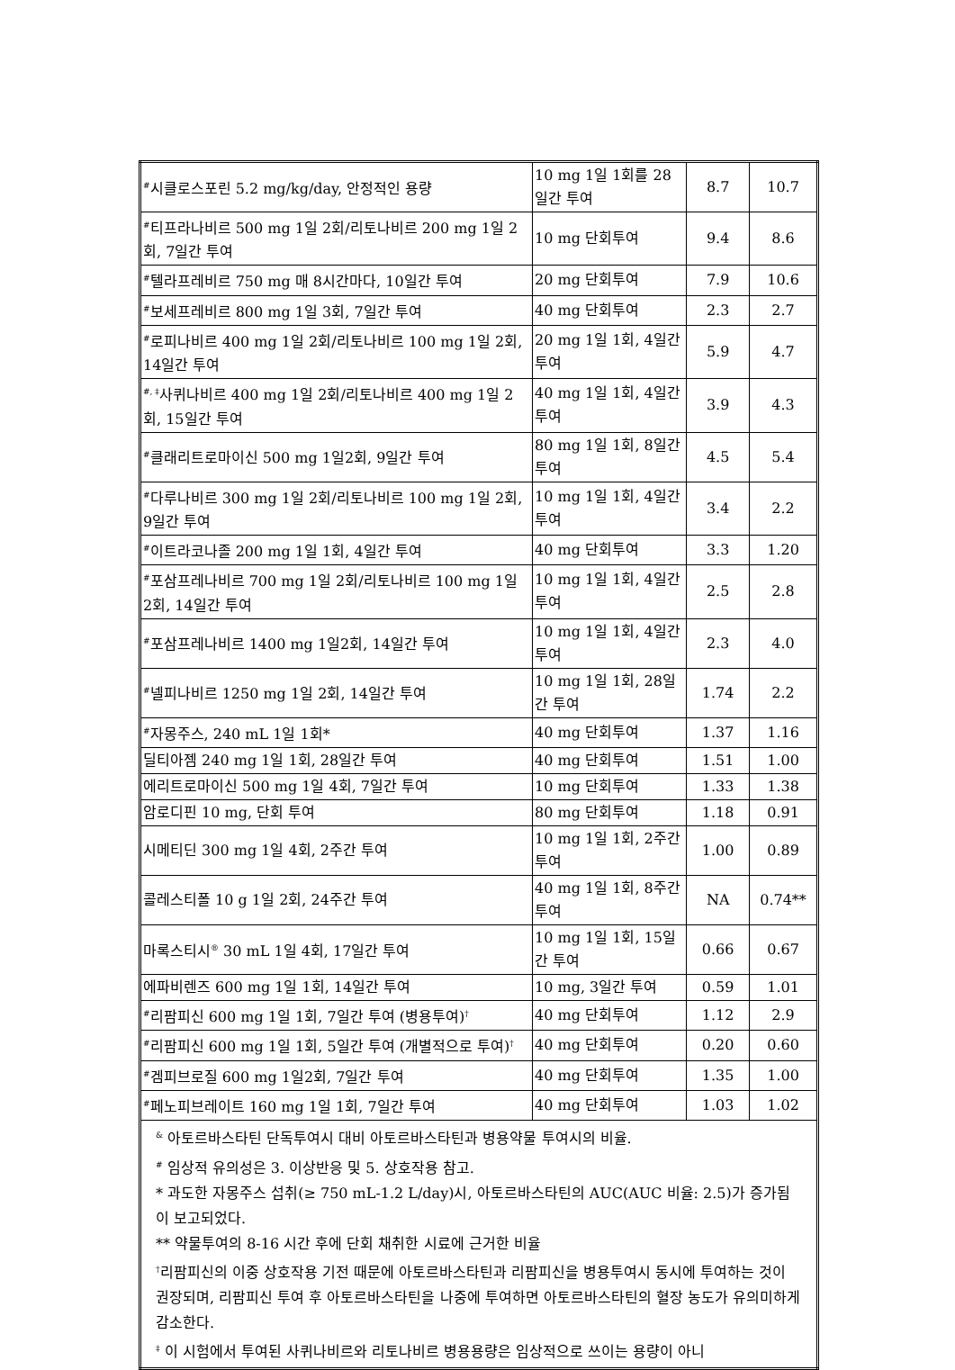| <sup>#</sup> 시클로스포린 5.2 mg/kg/day, 안정적인 용량 | 10 mg 1일 1회를 28일간 투여 | 8.7 | 10.7 |
| <sup>#</sup> 티프라나비르 500 mg 1일 2회/리토나비르 200 mg 1일 2회, 7일간 투여 | 10 mg 단회투여 | 9.4 | 8.6 |
| <sup>#</sup> 텔라프레비르 750 mg 매 8시간마다, 10일간 투여 | 20 mg 단회투여 | 7.9 | 10.6 |
| <sup>#</sup> 보세프레비르 800 mg 1일 3회, 7일간 투여 | 40 mg 단회투여 | 2.3 | 2.7 |
| <sup>#</sup> 로피나비르 400 mg 1일 2회/리토나비르 100 mg 1일 2회, 14일간 투여 | 20 mg 1일 1회, 4일간 투여 | 5.9 | 4.7 |
| <sup>#, ‡</sup>사퀴나비르 400 mg 1일 2회/리토나비르 400 mg 1일 2회, 15일간 투여 | 40 mg 1일 1회, 4일간 투여 | 3.9 | 4.3 |
| <sup>#</sup> 클래리트로마이신 500 mg 1일2회, 9일간 투여 | 80 mg 1일 1회, 8일간 투여 | 4.5 | 5.4 |
| <sup>#</sup> 다루나비르 300 mg 1일 2회/리토나비르 100 mg 1일 2회, 9일간 투여 | 10 mg 1일 1회, 4일간 투여 | 3.4 | 2.2 |
| <sup>#</sup> 이트라코나졸 200 mg 1일 1회, 4일간 투여 | 40 mg 단회투여 | 3.3 | 1.20 |
| <sup>#</sup> 포삼프레나비르 700 mg 1일 2회/리토나비르 100 mg 1일 2회, 14일간 투여 | 10 mg 1일 1회, 4일간 투여 | 2.5 | 2.8 |
| <sup>#</sup> 포삼프레나비르 1400 mg 1일2회, 14일간 투여 | 10 mg 1일 1회, 4일간 투여 | 2.3 | 4.0 |
| <sup>#</sup> 넬피나비르 1250 mg 1일 2회, 14일간 투여 | 10 mg 1일 1회, 28일간 투여 | 1.74 | 2.2 |
| <sup>#</sup> 자몽주스, 240 mL 1일 1회* | 40 mg 단회투여 | 1.37 | 1.16 |
| 딜티아젬 240 mg 1일 1회, 28일간 투여 | 40 mg 단회투여 | 1.51 | 1.00 |
| 에리트로마이신 500 mg 1일 4회, 7일간 투여 | 10 mg 단회투여 | 1.33 | 1.38 |
| 암로디핀 10 mg, 단회 투여 | 80 mg 단회투여 | 1.18 | 0.91 |
| 시메티딘 300 mg 1일 4회, 2주간 투여 | 10 mg 1일 1회, 2주간 투여 | 1.00 | 0.89 |
| 콜레스티폴 10 g 1일 2회, 24주간 투여 | 40 mg 1일 1회, 8주간 투여 | NA | 0.74** |
| 마록스티시<sup>®</sup> 30 mL 1일 4회, 17일간 투여 | 10 mg 1일 1회, 15일간 투여 | 0.66 | 0.67 |
| 에파비렌즈 600 mg 1일 1회, 14일간 투여 | 10 mg, 3일간 투여 | 0.59 | 1.01 |
| <sup>#</sup> 리팜피신 600 mg 1일 1회, 7일간 투여 (병용투여)<sup>†</sup> | 40 mg 단회투여 | 1.12 | 2.9 |
| <sup>#</sup> 리팜피신 600 mg 1일 1회, 5일간 투여 (개별적으로 투여)<sup>†</sup> | 40 mg 단회투여 | 0.20 | 0.60 |
| <sup>#</sup> 겜피브로질 600 mg 1일2회, 7일간 투여 | 40 mg 단회투여 | 1.35 | 1.00 |
| <sup>#</sup> 페노피브레이트 160 mg 1일 1회, 7일간 투여 | 40 mg 단회투여 | 1.03 | 1.02 |
| <sup>&</sup> 아토르바스타틴 단독투여시 대비 아토르바스타틴과 병용약물 투여시의 비율. <sup>#</sup> 임상적 유의성은 3. 이상반응 및 5. 상호작용 참고. * 과도한 자몽주스 섭취(≥ 750 mL-1.2 L/day)시, 아토르바스타틴의 AUC(AUC 비율: 2.5)가 증가됨이 보고되었다. ** 약물투여의 8-16 시간 후에 단회 채취한 시료에 근거한 비율 <sup>†</sup> 리팜피신의 이중 상호작용 기전 때문에 아토르바스타틴과 리팜피신을 병용투여시 동시에 투여하는 것이 권장되며, 리팜피신 투여 후 아토르바스타틴을 나중에 투여하면 아토르바스타틴의 혈장 농도가 유의미하게 감소한다. <sup>‡</sup> 이 시험에서 투여된 사퀴나비르와 리토나비르 병용용량은 임상적으로 쓰이는 용량이 아니 | | | |